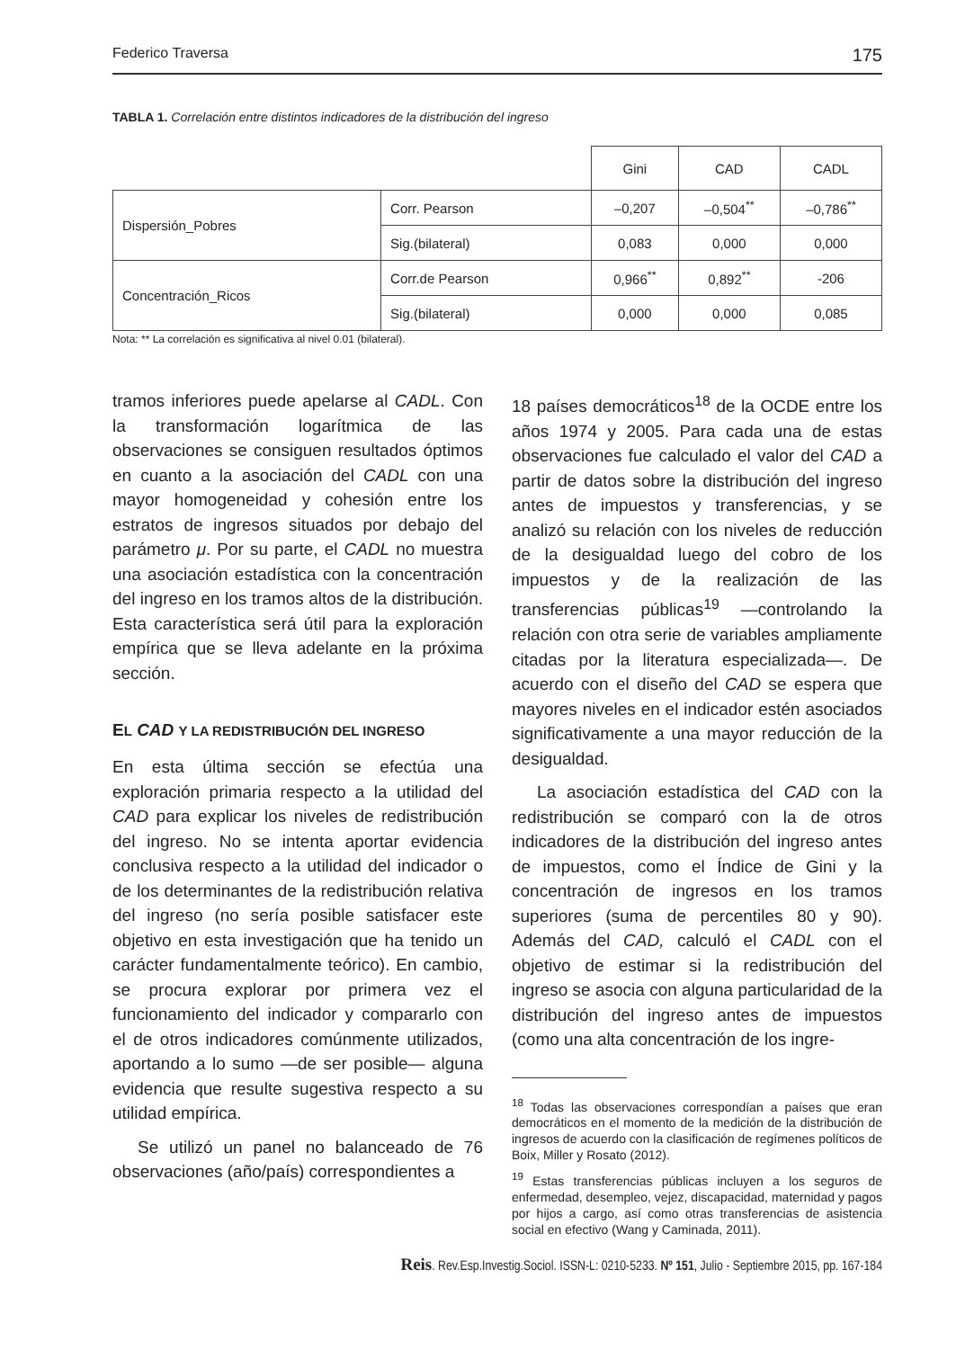Federico Traversa 175
TABLA 1. Correlación entre distintos indicadores de la distribución del ingreso
| | | Gini | CAD | CADL |
| --- | --- | --- | --- | --- |
| Dispersión_Pobres | Corr. Pearson | –0,207 | –0,504<sup>**</sup> | –0,786<sup>**</sup> |
| | Sig.(bilateral) | 0,083 | 0,000 | 0,000 |
| Concentración_Ricos | Corr.de Pearson | 0,966<sup>**</sup> | 0,892<sup>**</sup> | -206 |
| | Sig.(bilateral) | 0,000 | 0,000 | 0,085 |
Nota: ** La correlación es significativa al nivel 0.01 (bilateral).
tramos inferiores puede apelarse al CADL. Con la transformación logarítmica de las observaciones se consiguen resultados óptimos en cuanto a la asociación del CADL con una mayor homogeneidad y cohesión entre los estratos de ingresos situados por debajo del parámetro μ. Por su parte, el CADL no muestra una asociación estadística con la concentración del ingreso en los tramos altos de la distribución. Esta característica será útil para la exploración empírica que se lleva adelante en la próxima sección.
EL CAD Y LA REDISTRIBUCIÓN DEL INGRESO
En esta última sección se efectúa una exploración primaria respecto a la utilidad del CAD para explicar los niveles de redistribución del ingreso. No se intenta aportar evidencia conclusiva respecto a la utilidad del indicador o de los determinantes de la redistribución relativa del ingreso (no sería posible satisfacer este objetivo en esta investigación que ha tenido un carácter fundamentalmente teórico). En cambio, se procura explorar por primera vez el funcionamiento del indicador y compararlo con el de otros indicadores comúnmente utilizados, aportando a lo sumo —de ser posible— alguna evidencia que resulte sugestiva respecto a su utilidad empírica.
Se utilizó un panel no balanceado de 76 observaciones (año/país) correspondientes a
18 países democráticos<sup>18</sup> de la OCDE entre los años 1974 y 2005. Para cada una de estas observaciones fue calculado el valor del CAD a partir de datos sobre la distribución del ingreso antes de impuestos y transferencias, y se analizó su relación con los niveles de reducción de la desigualdad luego del cobro de los impuestos y de la realización de las transferencias públicas<sup>19</sup> —controlando la relación con otra serie de variables ampliamente citadas por la literatura especializada—. De acuerdo con el diseño del CAD se espera que mayores niveles en el indicador estén asociados significativamente a una mayor reducción de la desigualdad.
La asociación estadística del CAD con la redistribución se comparó con la de otros indicadores de la distribución del ingreso antes de impuestos, como el Índice de Gini y la concentración de ingresos en los tramos superiores (suma de percentiles 80 y 90). Además del CAD, calculó el CADL con el objetivo de estimar si la redistribución del ingreso se asocia con alguna particularidad de la distribución del ingreso antes de impuestos (como una alta concentración de los ingre-
<sup>18</sup> Todas las observaciones correspondían a países que eran democráticos en el momento de la medición de la distribución de ingresos de acuerdo con la clasificación de regímenes políticos de Boix, Miller y Rosato (2012).
<sup>19</sup> Estas transferencias públicas incluyen a los seguros de enfermedad, desempleo, vejez, discapacidad, maternidad y pagos por hijos a cargo, así como otras transferencias de asistencia social en efectivo (Wang y Caminada, 2011).
Reis. Rev.Esp.Investig.Sociol. ISSN-L: 0210-5233. Nº 151, Julio - Septiembre 2015, pp. 167-184